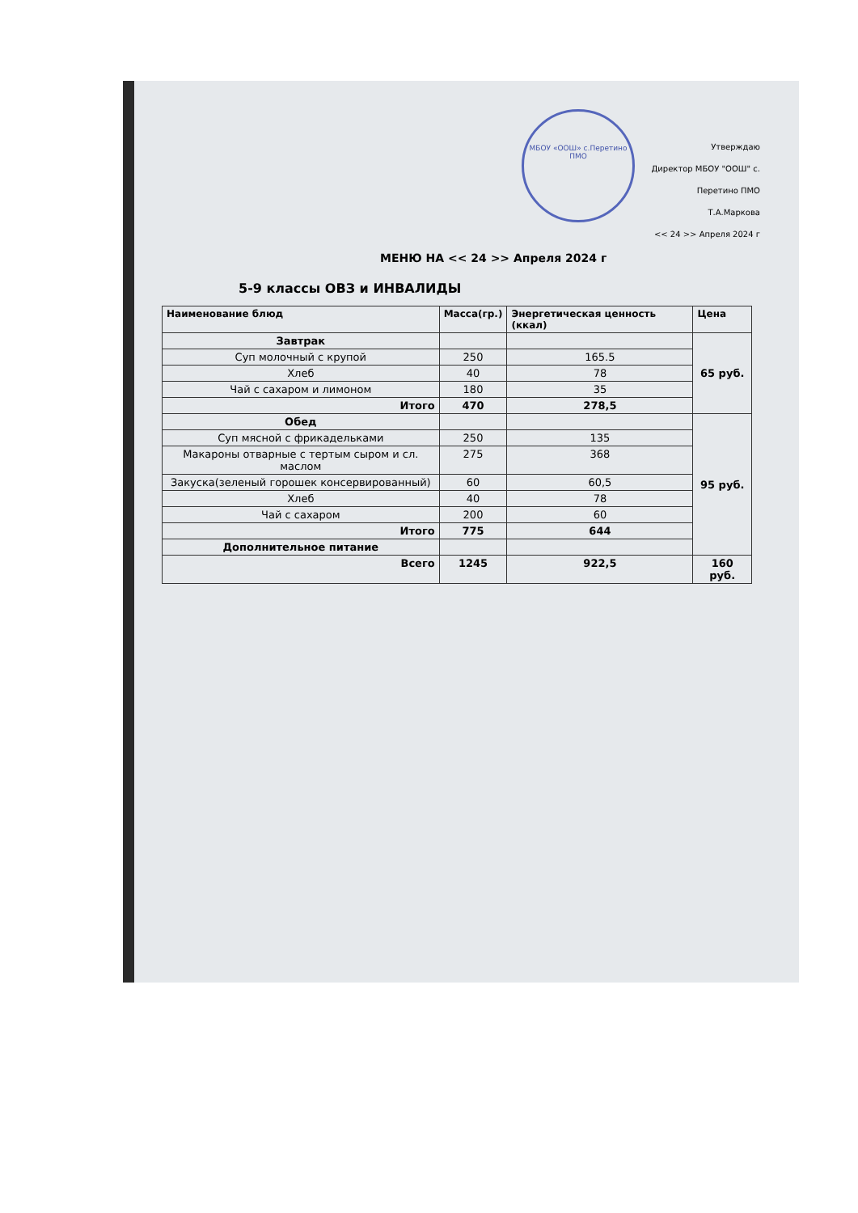МБОУ «ООШ» с.Перетино ПМО
Утверждаю
Директор МБОУ "ООШ" с. Перетино ПМО
Т.А.Маркова
<< 24 >> Апреля 2024 г
МЕНЮ НА << 24 >> Апреля 2024 г
5-9 классы ОВЗ и ИНВАЛИДЫ
| Наименование блюд | Масса(гр.) | Энергетическая ценность (ккал) | Цена |
| --- | --- | --- | --- |
| Завтрак | | | 65 руб. |
| Суп молочный с крупой | 250 | 165.5 | |
| Хлеб | 40 | 78 | |
| Чай с сахаром и лимоном | 180 | 35 | |
| Итого | 470 | 278,5 | |
| Обед | | | 95 руб. |
| Суп мясной с фрикадельками | 250 | 135 | |
| Макароны отварные с тертым сыром и сл. маслом | 275 | 368 | |
| Закуска(зеленый горошек консервированный) | 60 | 60,5 | |
| Хлеб | 40 | 78 | |
| Чай с сахаром | 200 | 60 | |
| Итого | 775 | 644 | |
| Дополнительное питание | | | |
| Всего | 1245 | 922,5 | 160 руб. |